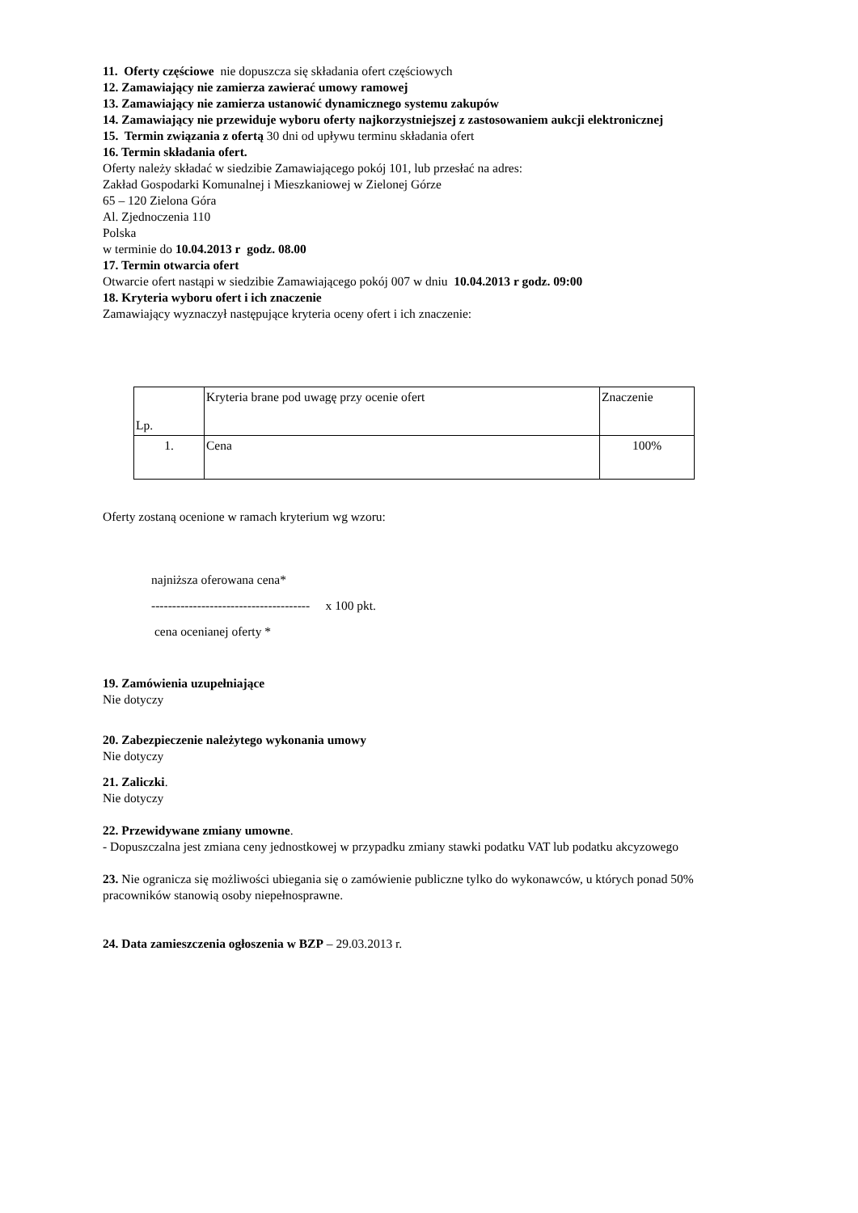11. Oferty częściowe nie dopuszcza się składania ofert częściowych
12. Zamawiający nie zamierza zawierać umowy ramowej
13. Zamawiający nie zamierza ustanowić dynamicznego systemu zakupów
14. Zamawiający nie przewiduje wyboru oferty najkorzystniejszej z zastosowaniem aukcji elektronicznej
15. Termin związania z ofertą 30 dni od upływu terminu składania ofert
16. Termin składania ofert.
Oferty należy składać w siedzibie Zamawiającego pokój 101, lub przesłać na adres:
Zakład Gospodarki Komunalnej i Mieszkaniowej w Zielonej Górze
65 – 120 Zielona Góra
Al. Zjednoczenia 110
Polska
w terminie do 10.04.2013 r godz. 08.00
17. Termin otwarcia ofert
Otwarcie ofert nastąpi w siedzibie Zamawiającego pokój 007 w dniu 10.04.2013 r godz. 09:00
18. Kryteria wyboru ofert i ich znaczenie
Zamawiający wyznaczył następujące kryteria oceny ofert i ich znaczenie:
| Lp. | Kryteria brane pod uwagę przy ocenie ofert | Znaczenie |
| 1. | Cena | 100% |
Oferty zostaną ocenione w ramach kryterium wg wzoru:
najniższa oferowana cena*
-------------------------------------- x 100 pkt.
cena ocenianej oferty *
19. Zamówienia uzupełniające
Nie dotyczy
20. Zabezpieczenie należytego wykonania umowy
Nie dotyczy
21. Zaliczki.
Nie dotyczy
22. Przewidywane zmiany umowne.
- Dopuszczalna jest zmiana ceny jednostkowej w przypadku zmiany stawki podatku VAT lub podatku akcyzowego
23. Nie ogranicza się możliwości ubiegania się o zamówienie publiczne tylko do wykonawców, u których ponad 50% pracowników stanowią osoby niepełnosprawne.
24. Data zamieszczenia ogłoszenia w BZP – 29.03.2013 r.